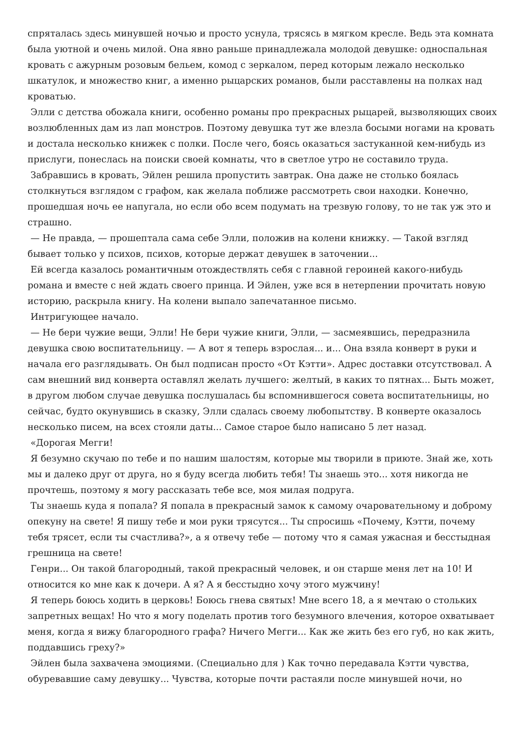спряталась здесь минувшей ночью и просто уснула, трясясь в мягком кресле. Ведь эта комната была уютной и очень милой. Она явно раньше принадлежала молодой девушке: односпальная кровать с ажурным розовым бельем, комод с зеркалом, перед которым лежало несколько шкатулок, и множество книг, а именно рыцарских романов, были расставлены на полках над кроватью.
Элли с детства обожала книги, особенно романы про прекрасных рыцарей, вызволяющих своих возлюбленных дам из лап монстров. Поэтому девушка тут же влезла босыми ногами на кровать и достала несколько книжек с полки. После чего, боясь оказаться застуканной кем-нибудь из прислуги, понеслась на поиски своей комнаты, что в светлое утро не составило труда.
Забравшись в кровать, Эйлен решила пропустить завтрак. Она даже не столько боялась столкнуться взглядом с графом, как желала поближе рассмотреть свои находки. Конечно, прошедшая ночь ее напугала, но если обо всем подумать на трезвую голову, то не так уж это и страшно.
— Не правда, — прошептала сама себе Элли, положив на колени книжку. — Такой взгляд бывает только у психов, психов, которые держат девушек в заточении...
Ей всегда казалось романтичным отождествлять себя с главной героиней какого-нибудь романа и вместе с ней ждать своего принца. И Эйлен, уже вся в нетерпении прочитать новую историю, раскрыла книгу. На колени выпало запечатанное письмо.
Интригующее начало.
— Не бери чужие вещи, Элли! Не бери чужие книги, Элли, — засмеявшись, передразнила девушка свою воспитательницу. — А вот я теперь взрослая... и... Она взяла конверт в руки и начала его разглядывать. Он был подписан просто «От Кэтти». Адрес доставки отсутствовал. А сам внешний вид конверта оставлял желать лучшего: желтый, в каких то пятнах... Быть может, в другом любом случае девушка послушалась бы вспомнившегося совета воспитательницы, но сейчас, будто окунувшись в сказку, Элли сдалась своему любопытству. В конверте оказалось несколько писем, на всех стояли даты... Самое старое было написано 5 лет назад.
«Дорогая Мегги!
Я безумно скучаю по тебе и по нашим шалостям, которые мы творили в приюте. Знай же, хоть мы и далеко друг от друга, но я буду всегда любить тебя! Ты знаешь это... хотя никогда не прочтешь, поэтому я могу рассказать тебе все, моя милая подруга.
Ты знаешь куда я попала? Я попала в прекрасный замок к самому очаровательному и доброму опекуну на свете! Я пишу тебе и мои руки трясутся... Ты спросишь «Почему, Кэтти, почему тебя трясет, если ты счастлива?», а я отвечу тебе — потому что я самая ужасная и бесстыдная грешница на свете!
Генри... Он такой благородный, такой прекрасный человек, и он старше меня лет на 10! И относится ко мне как к дочери. А я? А я бесстыдно хочу этого мужчину!
Я теперь боюсь ходить в церковь! Боюсь гнева святых! Мне всего 18, а я мечтаю о стольких запретных вещах! Но что я могу поделать против того безумного влечения, которое охватывает меня, когда я вижу благородного графа? Ничего Мегги... Как же жить без его губ, но как жить, поддавшись греху?»
Эйлен была захвачена эмоциями. (Специально для ) Как точно передавала Кэтти чувства, обуревавшие саму девушку... Чувства, которые почти растаяли после минувшей ночи, но